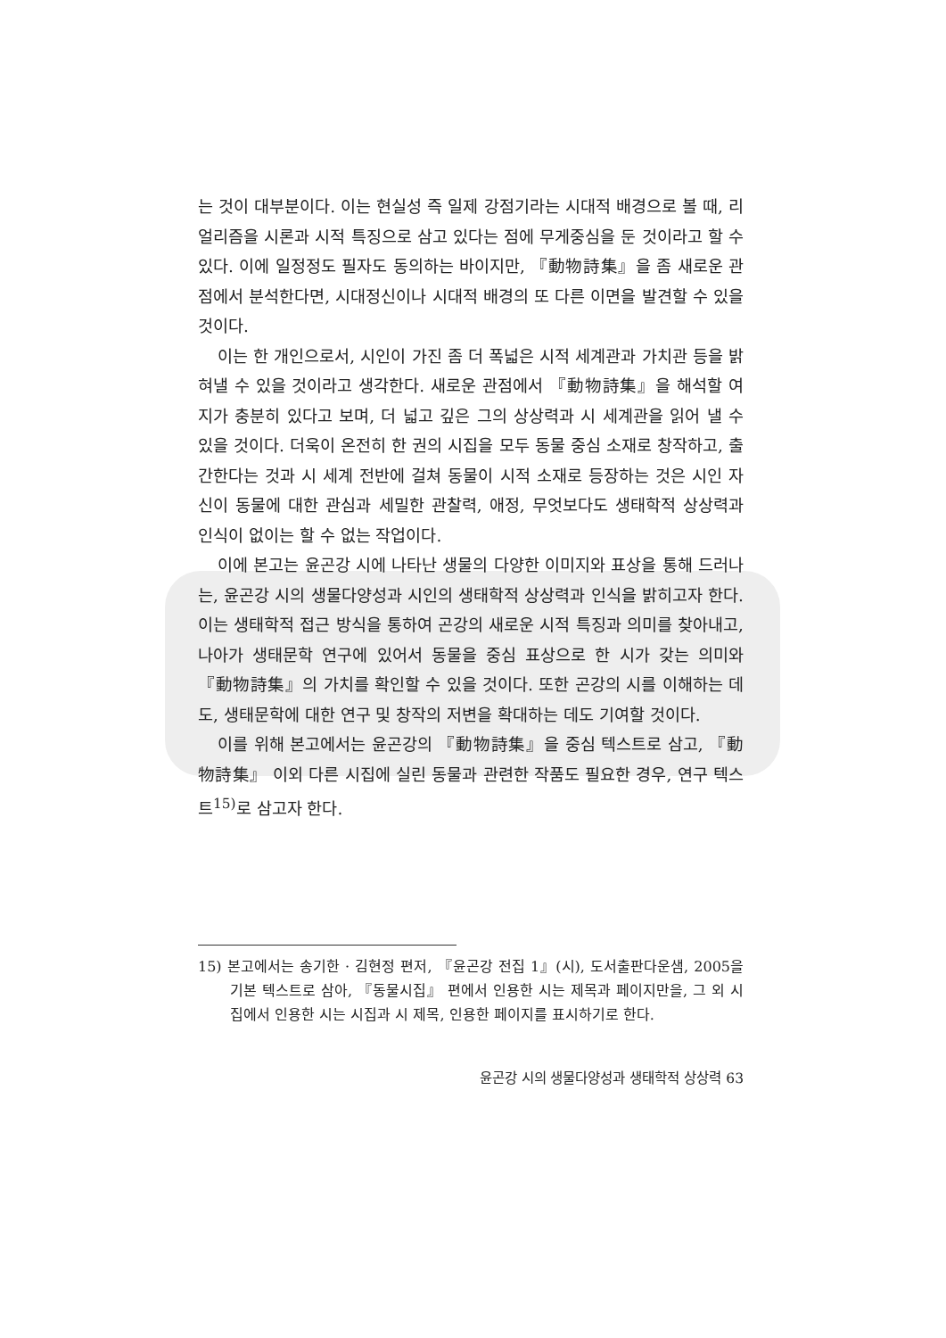는 것이 대부분이다. 이는 현실성 즉 일제 강점기라는 시대적 배경으로 볼 때, 리얼리즘을 시론과 시적 특징으로 삼고 있다는 점에 무게중심을 둔 것이라고 할 수 있다. 이에 일정정도 필자도 동의하는 바이지만, 『動物詩集』을 좀 새로운 관점에서 분석한다면, 시대정신이나 시대적 배경의 또 다른 이면을 발견할 수 있을 것이다.
이는 한 개인으로서, 시인이 가진 좀 더 폭넓은 시적 세계관과 가치관 등을 밝혀낼 수 있을 것이라고 생각한다. 새로운 관점에서 『動物詩集』을 해석할 여지가 충분히 있다고 보며, 더 넓고 깊은 그의 상상력과 시 세계관을 읽어 낼 수 있을 것이다. 더욱이 온전히 한 권의 시집을 모두 동물 중심 소재로 창작하고, 출간한다는 것과 시 세계 전반에 걸쳐 동물이 시적 소재로 등장하는 것은 시인 자신이 동물에 대한 관심과 세밀한 관찰력, 애정, 무엇보다도 생태학적 상상력과 인식이 없이는 할 수 없는 작업이다.
이에 본고는 윤곤강 시에 나타난 생물의 다양한 이미지와 표상을 통해 드러나는, 윤곤강 시의 생물다양성과 시인의 생태학적 상상력과 인식을 밝히고자 한다. 이는 생태학적 접근 방식을 통하여 곤강의 새로운 시적 특징과 의미를 찾아내고, 나아가 생태문학 연구에 있어서 동물을 중심 표상으로 한 시가 갖는 의미와 『動物詩集』의 가치를 확인할 수 있을 것이다. 또한 곤강의 시를 이해하는 데도, 생태문학에 대한 연구 및 창작의 저변을 확대하는 데도 기여할 것이다.
이를 위해 본고에서는 윤곤강의 『動物詩集』을 중심 텍스트로 삼고, 『動物詩集』 이외 다른 시집에 실린 동물과 관련한 작품도 필요한 경우, 연구 텍스트<sup>15)</sup>로 삼고자 한다.
15) 본고에서는 송기한 · 김현정 편저, 『윤곤강 전집 1』(시), 도서출판다운샘, 2005을 기본 텍스트로 삼아, 『동물시집』 편에서 인용한 시는 제목과 페이지만을, 그 외 시집에서 인용한 시는 시집과 시 제목, 인용한 페이지를 표시하기로 한다.
윤곤강 시의 생물다양성과 생태학적 상상력 63